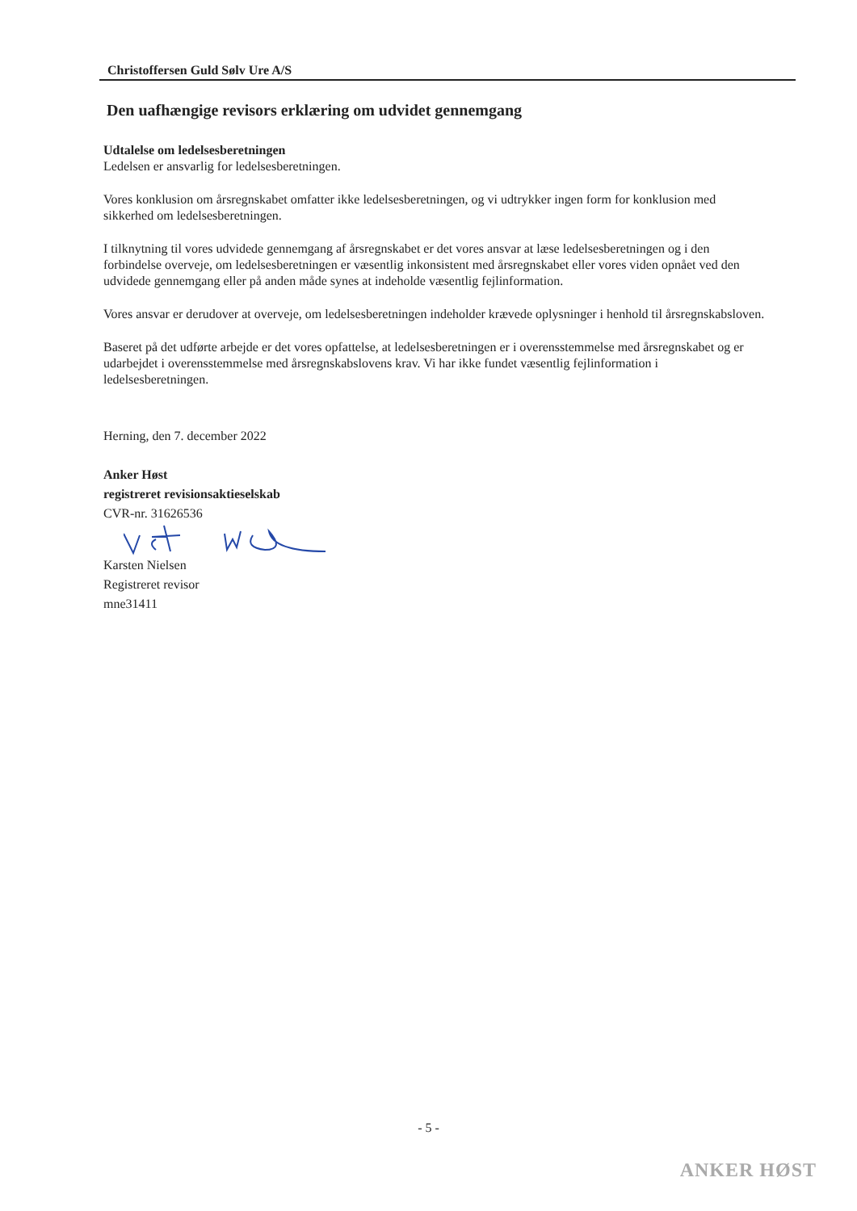Christoffersen Guld Sølv Ure A/S
Den uafhængige revisors erklæring om udvidet gennemgang
Udtalelse om ledelsesberetningen
Ledelsen er ansvarlig for ledelsesberetningen.
Vores konklusion om årsregnskabet omfatter ikke ledelsesberetningen, og vi udtrykker ingen form for konklusion med sikkerhed om ledelsesberetningen.
I tilknytning til vores udvidede gennemgang af årsregnskabet er det vores ansvar at læse ledelsesberetningen og i den forbindelse overveje, om ledelsesberetningen er væsentlig inkonsistent med årsregnskabet eller vores viden opnået ved den udvidede gennemgang eller på anden måde synes at indeholde væsentlig fejlinformation.
Vores ansvar er derudover at overveje, om ledelsesberetningen indeholder krævede oplysninger i henhold til årsregnskabsloven.
Baseret på det udførte arbejde er det vores opfattelse, at ledelsesberetningen er i overensstemmelse med årsregnskabet og er udarbejdet i overensstemmelse med årsregnskabslovens krav. Vi har ikke fundet væsentlig fejlinformation i ledelsesberetningen.
Herning, den 7. december 2022
Anker Høst
registreret revisionsaktieselskab
CVR-nr. 31626536
Karsten Nielsen
Registreret revisor
mne31411
- 5 -
ANKER HØST